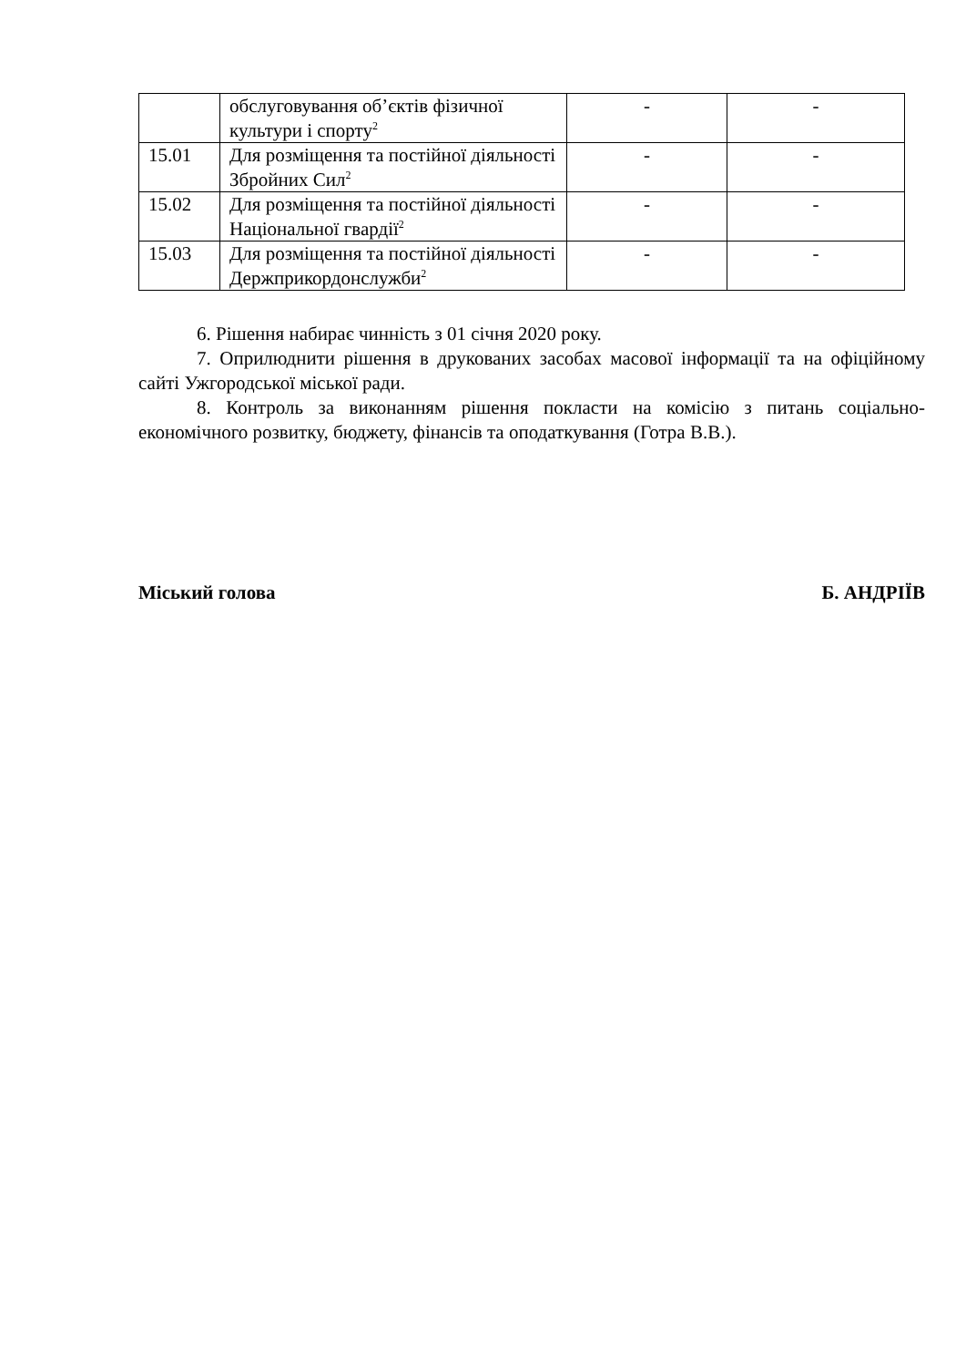| | обслуговування об’єктів фізичної культури і спорту<sup>2</sup> | - | - |
| 15.01 | Для розміщення та постійної діяльності Збройних Сил<sup>2</sup> | - | - |
| 15.02 | Для розміщення та постійної діяльності Національної гвардії<sup>2</sup> | - | - |
| 15.03 | Для розміщення та постійної діяльності Держприкордонслужби<sup>2</sup> | - | - |
6. Рішення набирає чинність з 01 січня 2020 року.
7. Оприлюднити рішення в друкованих засобах масової інформації та на офіційному сайті Ужгородської міської ради.
8. Контроль за виконанням рішення покласти на комісію з питань соціально-економічного розвитку, бюджету, фінансів та оподаткування (Готра В.В.).
Міський голова Б. АНДРІЇВ